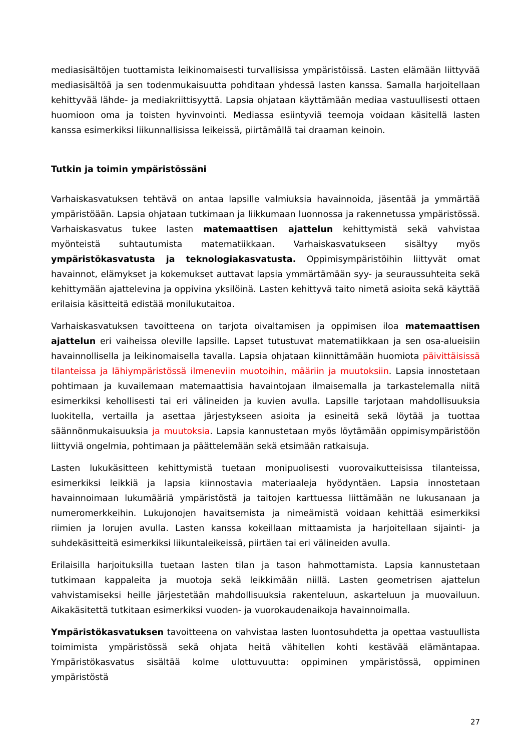mediasisältöjen tuottamista leikinomaisesti turvallisissa ympäristöissä. Lasten elämään liittyvää mediasisältöä ja sen todenmukaisuutta pohditaan yhdessä lasten kanssa. Samalla harjoitellaan kehittyvää lähde- ja mediakriittisyyttä. Lapsia ohjataan käyttämään mediaa vastuullisesti ottaen huomioon oma ja toisten hyvinvointi. Mediassa esiintyviä teemoja voidaan käsitellä lasten kanssa esimerkiksi liikunnallisissa leikeissä, piirtämällä tai draaman keinoin.
Tutkin ja toimin ympäristössäni
Varhaiskasvatuksen tehtävä on antaa lapsille valmiuksia havainnoida, jäsentää ja ymmärtää ympäristöään. Lapsia ohjataan tutkimaan ja liikkumaan luonnossa ja rakennetussa ympäristössä. Varhaiskasvatus tukee lasten matemaattisen ajattelun kehittymistä sekä vahvistaa myönteistä suhtautumista matematiikkaan. Varhaiskasvatukseen sisältyy myös ympäristökasvatusta ja teknologiakasvatusta. Oppimisympäristöihin liittyvät omat havainnot, elämykset ja kokemukset auttavat lapsia ymmärtämään syy- ja seuraussuhteita sekä kehittymään ajattelevina ja oppivina yksilöinä. Lasten kehittyvä taito nimetä asioita sekä käyttää erilaisia käsitteitä edistää monilukutaitoa.
Varhaiskasvatuksen tavoitteena on tarjota oivaltamisen ja oppimisen iloa matemaattisen ajattelun eri vaiheissa oleville lapsille. Lapset tutustuvat matematiikkaan ja sen osa-alueisiin havainnollisella ja leikinomaisella tavalla. Lapsia ohjataan kiinnittämään huomiota päivittäisissä tilanteissa ja lähiympäristössä ilmeneviin muotoihin, määriin ja muutoksiin. Lapsia innostetaan pohtimaan ja kuvailemaan matemaattisia havaintojaan ilmaisemalla ja tarkastelemalla niitä esimerkiksi kehollisesti tai eri välineiden ja kuvien avulla. Lapsille tarjotaan mahdollisuuksia luokitella, vertailla ja asettaa järjestykseen asioita ja esineitä sekä löytää ja tuottaa säännönmukaisuuksia ja muutoksia. Lapsia kannustetaan myös löytämään oppimisympäristöön liittyviä ongelmia, pohtimaan ja päättelemään sekä etsimään ratkaisuja.
Lasten lukukäsitteen kehittymistä tuetaan monipuolisesti vuorovaikutteisissa tilanteissa, esimerkiksi leikkiä ja lapsia kiinnostavia materiaaleja hyödyntäen. Lapsia innostetaan havainnoimaan lukumääriä ympäristöstä ja taitojen karttuessa liittämään ne lukusanaan ja numeromerkkeihin. Lukujonojen havaitsemista ja nimeämistä voidaan kehittää esimerkiksi riimien ja lorujen avulla. Lasten kanssa kokeillaan mittaamista ja harjoitellaan sijainti- ja suhdekäsitteitä esimerkiksi liikuntaleikeissä, piirtäen tai eri välineiden avulla.
Erilaisilla harjoituksilla tuetaan lasten tilan ja tason hahmottamista. Lapsia kannustetaan tutkimaan kappaleita ja muotoja sekä leikkimään niillä. Lasten geometrisen ajattelun vahvistamiseksi heille järjestetään mahdollisuuksia rakenteluun, askarteluun ja muovailuun. Aikakäsitettä tutkitaan esimerkiksi vuoden- ja vuorokaudenaikoja havainnoimalla.
Ympäristökasvatuksen tavoitteena on vahvistaa lasten luontosuhdetta ja opettaa vastuullista toimimista ympäristössä sekä ohjata heitä vähitellen kohti kestävää elämäntapaa. Ympäristökasvatus sisältää kolme ulottuvuutta: oppiminen ympäristössä, oppiminen ympäristöstä
27